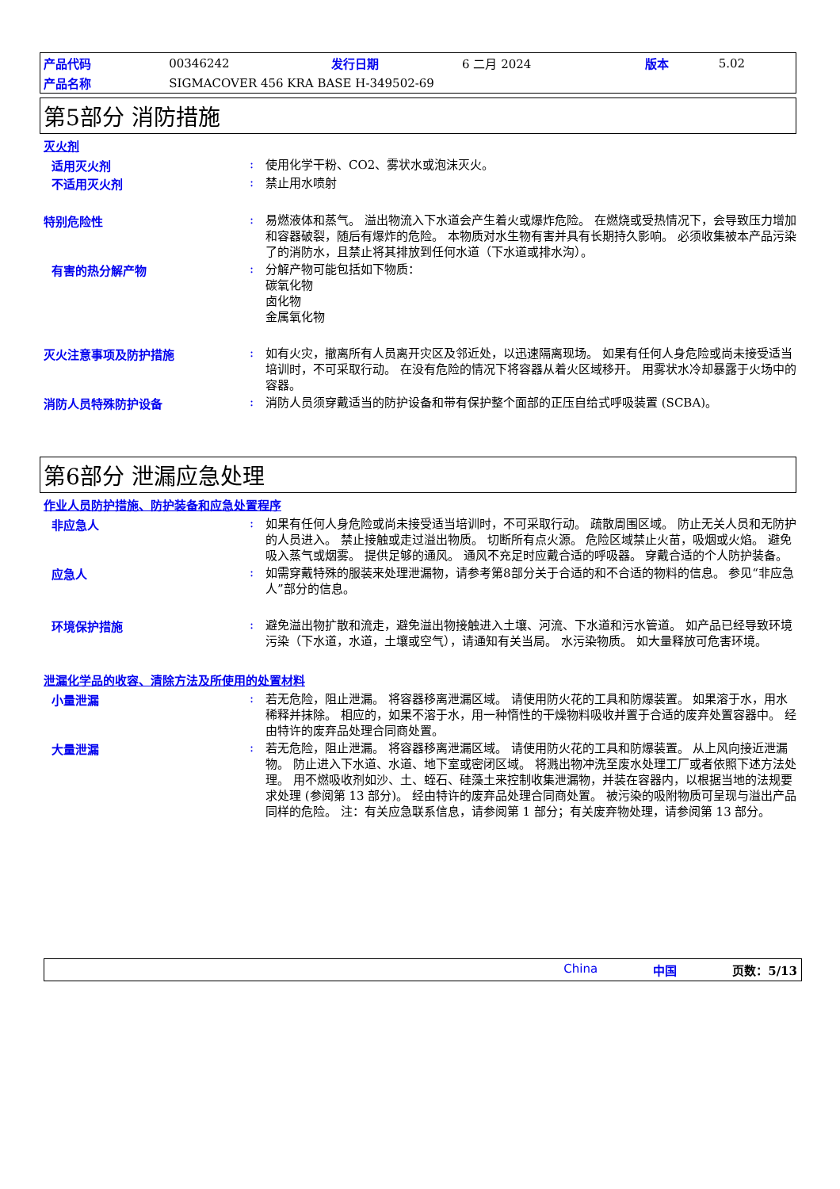| 产品代码 | 00346242 | 发行日期 | 6 二月 2024 | 版本 | 5.02 |
| 产品名称 | SIGMACOVER 456 KRA BASE H-349502-69 | | | | |
第5部分 消防措施
灭火剂
适用灭火剂 :
使用化学干粉、CO2、雾状水或泡沫灭火。
不适用灭火剂 :
禁止用水喷射
特别危险性 :
易燃液体和蒸气。 溢出物流入下水道会产生着火或爆炸危险。 在燃烧或受热情况下，会导致压力增加和容器破裂，随后有爆炸的危险。 本物质对水生物有害并具有长期持久影响。 必须收集被本产品污染了的消防水，且禁止将其排放到任何水道（下水道或排水沟）。
有害的热分解产物 :
分解产物可能包括如下物质：
碳氧化物
卤化物
金属氧化物
灭火注意事项及防护措施 :
如有火灾，撤离所有人员离开灾区及邻近处，以迅速隔离现场。 如果有任何人身危险或尚未接受适当培训时，不可采取行动。 在没有危险的情况下将容器从着火区域移开。 用雾状水冷却暴露于火场中的容器。
消防人员特殊防护设备 :
消防人员须穿戴适当的防护设备和带有保护整个面部的正压自给式呼吸装置 (SCBA)。
第6部分 泄漏应急处理
作业人员防护措施、防护装备和应急处置程序
非应急人 :
如果有任何人身危险或尚未接受适当培训时，不可采取行动。 疏散周围区域。 防止无关人员和无防护的人员进入。 禁止接触或走过溢出物质。 切断所有点火源。 危险区域禁止火苗，吸烟或火焰。 避免吸入蒸气或烟雾。 提供足够的通风。 通风不充足时应戴合适的呼吸器。 穿戴合适的个人防护装备。
应急人 :
如需穿戴特殊的服装来处理泄漏物，请参考第8部分关于合适的和不合适的物料的信息。 参见“非应急人”部分的信息。
环境保护措施 :
避免溢出物扩散和流走，避免溢出物接触进入土壤、河流、下水道和污水管道。 如产品已经导致环境污染（下水道，水道，土壤或空气），请通知有关当局。 水污染物质。 如大量释放可危害环境。
泄漏化学品的收容、清除方法及所使用的处置材料
小量泄漏 :
若无危险，阻止泄漏。 将容器移离泄漏区域。 请使用防火花的工具和防爆装置。 如果溶于水，用水稀释并抹除。 相应的，如果不溶于水，用一种惰性的干燥物料吸收并置于合适的废弃处置容器中。 经由特许的废弃品处理合同商处置。
大量泄漏 :
若无危险，阻止泄漏。 将容器移离泄漏区域。 请使用防火花的工具和防爆装置。 从上风向接近泄漏物。 防止进入下水道、水道、地下室或密闭区域。 将溅出物冲洗至废水处理工厂或者依照下述方法处理。 用不燃吸收剂如沙、土、蛭石、硅藻土来控制收集泄漏物，并装在容器内，以根据当地的法规要求处理 (参阅第 13 部分)。 经由特许的废弃品处理合同商处置。 被污染的吸附物质可呈现与溢出产品同样的危险。 注：有关应急联系信息，请参阅第 1 部分；有关废弃物处理，请参阅第 13 部分。
China 中国 页数：5/13